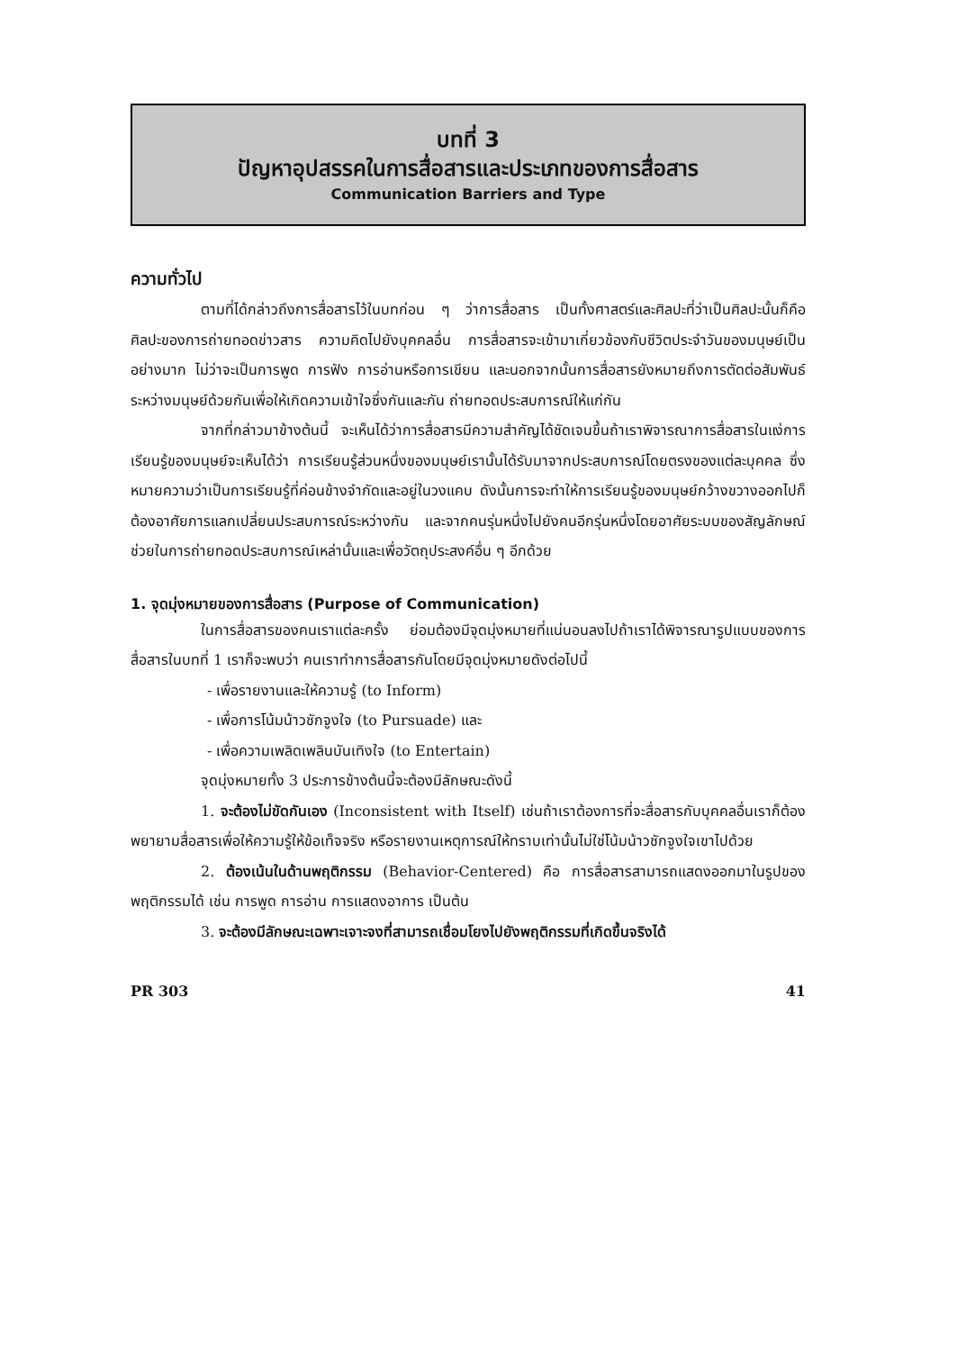บทที่ 3
ปัญหาอุปสรรคในการสื่อสารและประเภทของการสื่อสาร
Communication Barriers and Type
ความทั่วไป
ตามที่ได้กล่าวถึงการสื่อสารไว้ในบทก่อน ๆ ว่าการสื่อสาร เป็นทั้งศาสตร์และศิลปะที่ว่าเป็นศิลปะนั้นก็คือ ศิลปะของการถ่ายทอดข่าวสาร ความคิดไปยังบุคคลอื่น การสื่อสารจะเข้ามาเกี่ยวข้องกับชีวิตประจำวันของมนุษย์เป็นอย่างมาก ไม่ว่าจะเป็นการพูด การฟัง การอ่านหรือการเขียน และนอกจากนั้นการสื่อสารยังหมายถึงการตัดต่อสัมพันธ์ระหว่างมนุษย์ด้วยกันเพื่อให้เกิดความเข้าใจซึ่งกันและกัน ถ่ายทอดประสบการณ์ให้แก่กัน
จากที่กล่าวมาข้างต้นนี้ จะเห็นได้ว่าการสื่อสารมีความสำคัญได้ชัดเจนขึ้นถ้าเราพิจารณาการสื่อสารในแง่การเรียนรู้ของมนุษย์จะเห็นได้ว่า การเรียนรู้ส่วนหนึ่งของมนุษย์เรานั้นได้รับมาจากประสบการณ์โดยตรงของแต่ละบุคคล ซึ่งหมายความว่าเป็นการเรียนรู้ที่ค่อนข้างจำกัดและอยู่ในวงแคบ ดังนั้นการจะทำให้การเรียนรู้ของมนุษย์กว้างขวางออกไปก็ต้องอาศัยการแลกเปลี่ยนประสบการณ์ระหว่างกัน และจากคนรุ่นหนึ่งไปยังคนอีกรุ่นหนึ่งโดยอาศัยระบบของสัญลักษณ์ช่วยในการถ่ายทอดประสบการณ์เหล่านั้นและเพื่อวัตถุประสงค์อื่น ๆ อีกด้วย
1. จุดมุ่งหมายของการสื่อสาร (Purpose of Communication)
ในการสื่อสารของคนเราแต่ละครั้ง ย่อมต้องมีจุดมุ่งหมายที่แน่นอนลงไปถ้าเราได้พิจารณารูปแบบของการสื่อสารในบทที่ 1 เราก็จะพบว่า คนเราทำการสื่อสารกันโดยมีจุดมุ่งหมายดังต่อไปนี้
- เพื่อรายงานและให้ความรู้ (to Inform)
- เพื่อการโน้มน้าวชักจูงใจ (to Pursuade) และ
- เพื่อความเพลิดเพลินบันเทิงใจ (to Entertain)
จุดมุ่งหมายทั้ง 3 ประการข้างต้นนี้จะต้องมีลักษณะดังนี้
1. จะต้องไม่ขัดกันเอง (Inconsistent with Itself) เช่นถ้าเราต้องการที่จะสื่อสารกับบุคคลอื่นเราก็ต้องพยายามสื่อสารเพื่อให้ความรู้ให้ข้อเท็จจริง หรือรายงานเหตุการณ์ให้ทราบเท่านั้นไม่ใช่โน้มน้าวชักจูงใจเขาไปด้วย
2. ต้องเน้นในด้านพฤติกรรม (Behavior-Centered) คือ การสื่อสารสามารถแสดงออกมาในรูปของพฤติกรรมได้ เช่น การพูด การอ่าน การแสดงอาการ เป็นต้น
3. จะต้องมีลักษณะเฉพาะเจาะจงที่สามารถเชื่อมโยงไปยังพฤติกรรมที่เกิดขึ้นจริงได้
PR 303 41